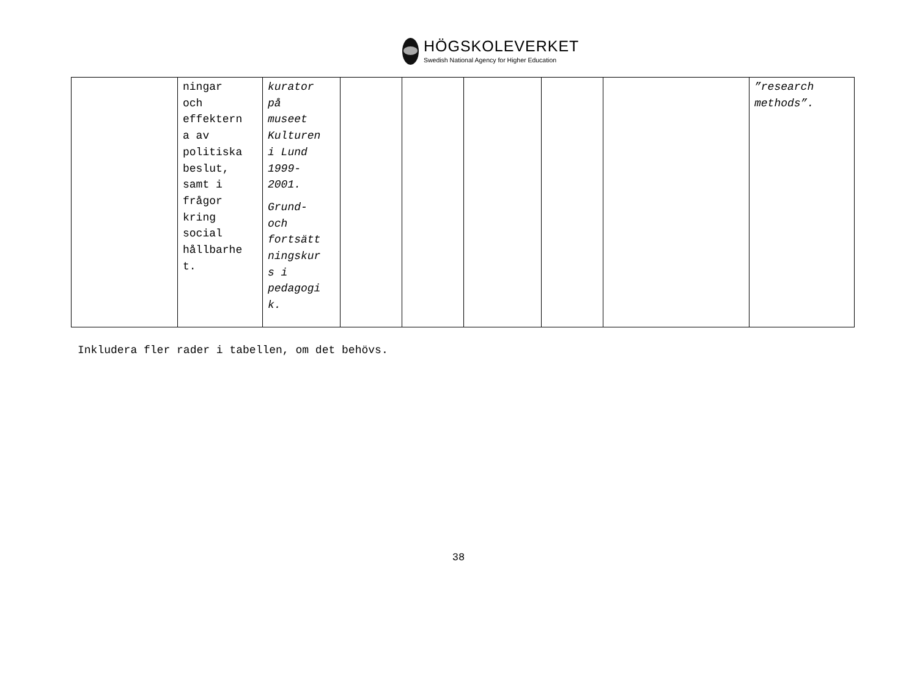HÖGSKOLEVERKET
Swedish National Agency for Higher Education
| | ningar och effektern a av politiska beslut, samt i frågor kring social hållbarhe t. | kurator på museet Kulturen i Lund 1999- 2001. Grund- och fortsätt ningskur s i pedagogi k. | | | | | | ”research methods”. |
Inkludera fler rader i tabellen, om det behövs.
38